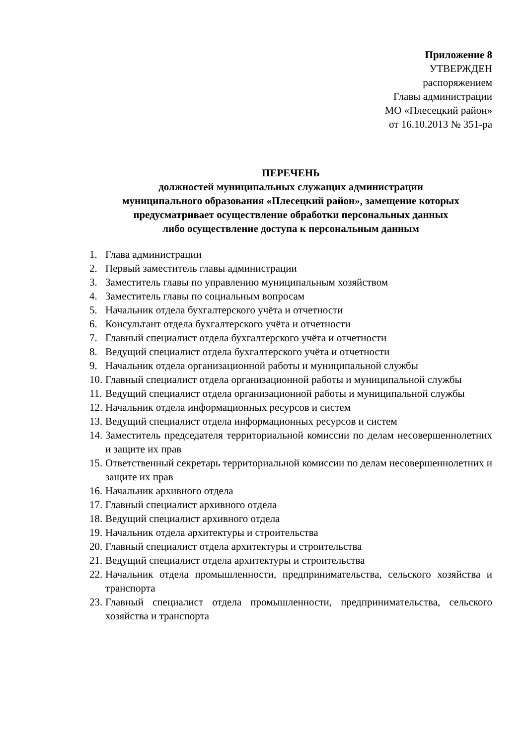Приложение 8
УТВЕРЖДЕН
распоряжением
Главы администрации
МО «Плесецкий район»
от 16.10.2013 № 351-ра
ПЕРЕЧЕНЬ
должностей муниципальных служащих администрации
муниципального образования «Плесецкий район», замещение которых
предусматривает осуществление обработки персональных данных
либо осуществление доступа к персональным данным
1. Глава администрации
2. Первый заместитель главы администрации
3. Заместитель главы по управлению муниципальным хозяйством
4. Заместитель главы по социальным вопросам
5. Начальник отдела бухгалтерского учёта и отчетности
6. Консультант отдела бухгалтерского учёта и отчетности
7. Главный специалист отдела бухгалтерского учёта и отчетности
8. Ведущий специалист отдела бухгалтерского учёта и отчетности
9. Начальник отдела организационной работы и муниципальной службы
10. Главный специалист отдела организационной работы и муниципальной службы
11. Ведущий специалист отдела организационной работы и муниципальной службы
12. Начальник отдела информационных ресурсов и систем
13. Ведущий специалист отдела информационных ресурсов и систем
14. Заместитель председателя территориальной комиссии по делам несовершеннолетних и защите их прав
15. Ответственный секретарь территориальной комиссии по делам несовершеннолетних и защите их прав
16. Начальник архивного отдела
17. Главный специалист архивного отдела
18. Ведущий специалист архивного отдела
19. Начальник отдела архитектуры и строительства
20. Главный специалист отдела архитектуры и строительства
21. Ведущий специалист отдела архитектуры и строительства
22. Начальник отдела промышленности, предпринимательства, сельского хозяйства и транспорта
23. Главный специалист отдела промышленности, предпринимательства, сельского хозяйства и транспорта